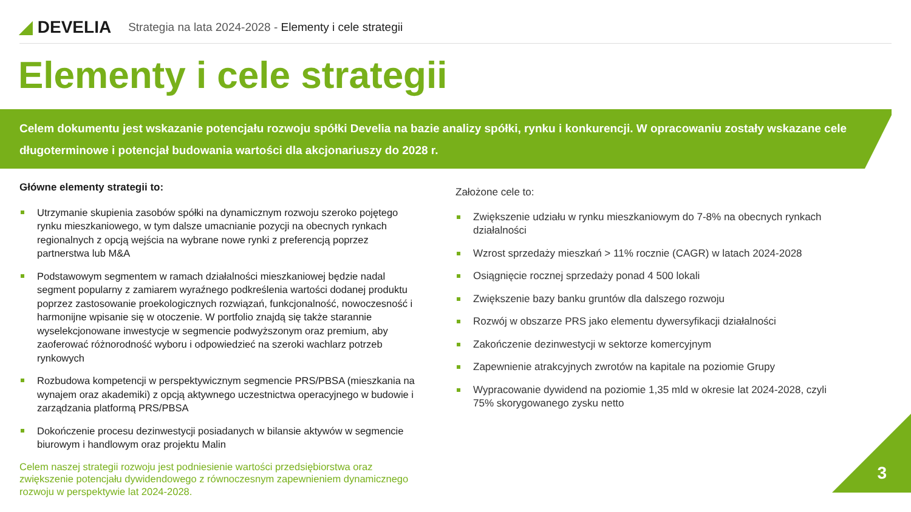◢ DEVELIA
Strategia na lata 2024-2028 - Elementy i cele strategii
Elementy i cele strategii
Celem dokumentu jest wskazanie potencjału rozwoju spółki Develia na bazie analizy spółki, rynku i konkurencji. W opracowaniu zostały wskazane cele długoterminowe i potencjał budowania wartości dla akcjonariuszy do 2028 r.
Główne elementy strategii to:
Utrzymanie skupienia zasobów spółki na dynamicznym rozwoju szeroko pojętego rynku mieszkaniowego, w tym dalsze umacnianie pozycji na obecnych rynkach regionalnych z opcją wejścia na wybrane nowe rynki z preferencją poprzez partnerstwa lub M&A
Podstawowym segmentem w ramach działalności mieszkaniowej będzie nadal segment popularny z zamiarem wyraźnego podkreślenia wartości dodanej produktu poprzez zastosowanie proekologicznych rozwiązań, funkcjonalność, nowoczesność i harmonijne wpisanie się w otoczenie. W portfolio znajdą się także starannie wyselekcjonowane inwestycje w segmencie podwyższonym oraz premium, aby zaoferować różnorodność wyboru i odpowiedzieć na szeroki wachlarz potrzeb rynkowych
Rozbudowa kompetencji w perspektywicznym segmencie PRS/PBSA (mieszkania na wynajem oraz akademiki) z opcją aktywnego uczestnictwa operacyjnego w budowie i zarządzania platformą PRS/PBSA
Dokończenie procesu dezinwestycji posiadanych w bilansie aktywów w segmencie biurowym i handlowym oraz projektu Malin
Celem naszej strategii rozwoju jest podniesienie wartości przedsiębiorstwa oraz zwiększenie potencjału dywidendowego z równoczesnym zapewnieniem dynamicznego rozwoju w perspektywie lat 2024-2028.
Założone cele to:
Zwiększenie udziału w rynku mieszkaniowym do 7-8% na obecnych rynkach działalności
Wzrost sprzedaży mieszkań > 11% rocznie (CAGR) w latach 2024-2028
Osiągnięcie rocznej sprzedaży ponad 4 500 lokali
Zwiększenie bazy banku gruntów dla dalszego rozwoju
Rozwój w obszarze PRS jako elementu dywersyfikacji działalności
Zakończenie dezinwestycji w sektorze komercyjnym
Zapewnienie atrakcyjnych zwrotów na kapitale na poziomie Grupy
Wypracowanie dywidend na poziomie 1,35 mld w okresie lat 2024-2028, czyli 75% skorygowanego zysku netto
3